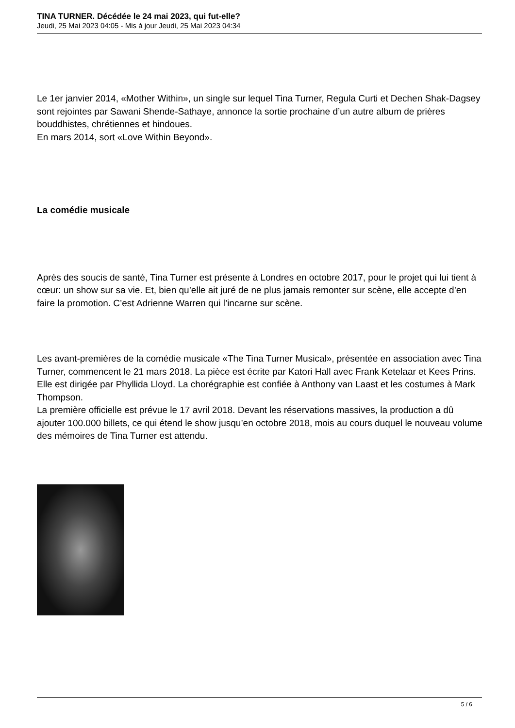TINA TURNER. Décédée le 24 mai 2023, qui fut-elle?
Jeudi, 25 Mai 2023 04:05 - Mis à jour Jeudi, 25 Mai 2023 04:34
Le 1er janvier 2014, «Mother Within», un single sur lequel Tina Turner, Regula Curti et Dechen Shak-Dagsey sont rejointes par Sawani Shende-Sathaye, annonce la sortie prochaine d’un autre album de prières bouddhistes, chrétiennes et hindoues.
En mars 2014, sort «Love Within Beyond».
La comédie musicale
Après des soucis de santé, Tina Turner est présente à Londres en octobre 2017, pour le projet qui lui tient à cœur: un show sur sa vie. Et, bien qu’elle ait juré de ne plus jamais remonter sur scène, elle accepte d’en faire la promotion. C’est Adrienne Warren qui l’incarne sur scène.
Les avant-premières de la comédie musicale «The Tina Turner Musical», présentée en association avec Tina Turner, commencent le 21 mars 2018. La pièce est écrite par Katori Hall avec Frank Ketelaar et Kees Prins. Elle est dirigée par Phyllida Lloyd. La chorégraphie est confiée à Anthony van Laast et les costumes à Mark Thompson.
La première officielle est prévue le 17 avril 2018. Devant les réservations massives, la production a dû ajouter 100.000 billets, ce qui étend le show jusqu’en octobre 2018, mois au cours duquel le nouveau volume des mémoires de Tina Turner est attendu.
5 / 6